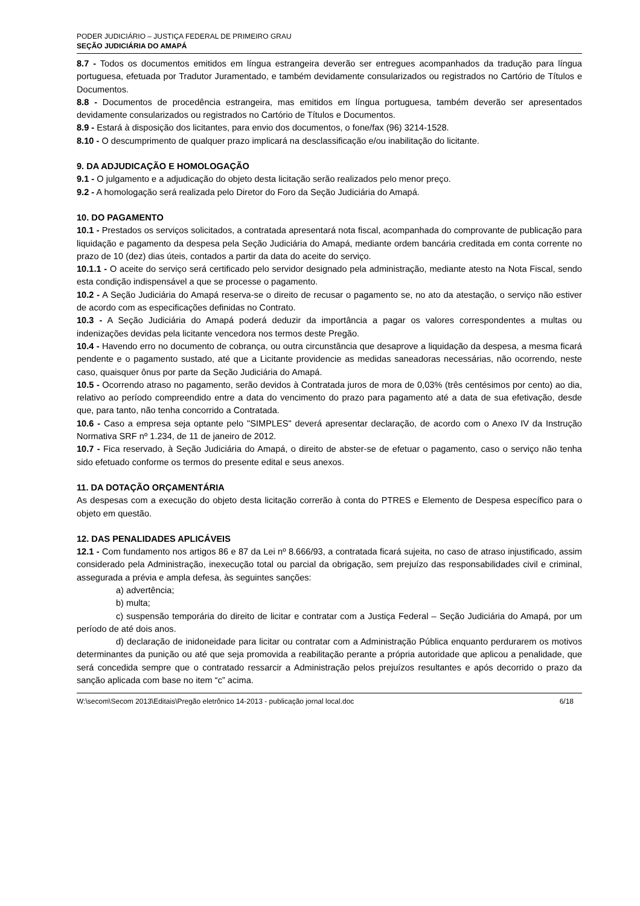PODER JUDICIÁRIO – JUSTIÇA FEDERAL DE PRIMEIRO GRAU
SEÇÃO JUDICIÁRIA DO AMAPÁ
8.7 - Todos os documentos emitidos em língua estrangeira deverão ser entregues acompanhados da tradução para língua portuguesa, efetuada por Tradutor Juramentado, e também devidamente consularizados ou registrados no Cartório de Títulos e Documentos.
8.8 - Documentos de procedência estrangeira, mas emitidos em língua portuguesa, também deverão ser apresentados devidamente consularizados ou registrados no Cartório de Títulos e Documentos.
8.9 - Estará à disposição dos licitantes, para envio dos documentos, o fone/fax (96) 3214-1528.
8.10 - O descumprimento de qualquer prazo implicará na desclassificação e/ou inabilitação do licitante.
9. DA ADJUDICAÇÃO E HOMOLOGAÇÃO
9.1 - O julgamento e a adjudicação do objeto desta licitação serão realizados pelo menor preço.
9.2 - A homologação será realizada pelo Diretor do Foro da Seção Judiciária do Amapá.
10. DO PAGAMENTO
10.1 - Prestados os serviços solicitados, a contratada apresentará nota fiscal, acompanhada do comprovante de publicação para liquidação e pagamento da despesa pela Seção Judiciária do Amapá, mediante ordem bancária creditada em conta corrente no prazo de 10 (dez) dias úteis, contados a partir da data do aceite do serviço.
10.1.1 - O aceite do serviço será certificado pelo servidor designado pela administração, mediante atesto na Nota Fiscal, sendo esta condição indispensável a que se processe o pagamento.
10.2 - A Seção Judiciária do Amapá reserva-se o direito de recusar o pagamento se, no ato da atestação, o serviço não estiver de acordo com as especificações definidas no Contrato.
10.3 - A Seção Judiciária do Amapá poderá deduzir da importância a pagar os valores correspondentes a multas ou indenizações devidas pela licitante vencedora nos termos deste Pregão.
10.4 - Havendo erro no documento de cobrança, ou outra circunstância que desaprove a liquidação da despesa, a mesma ficará pendente e o pagamento sustado, até que a Licitante providencie as medidas saneadoras necessárias, não ocorrendo, neste caso, quaisquer ônus por parte da Seção Judiciária do Amapá.
10.5 - Ocorrendo atraso no pagamento, serão devidos à Contratada juros de mora de 0,03% (três centésimos por cento) ao dia, relativo ao período compreendido entre a data do vencimento do prazo para pagamento até a data de sua efetivação, desde que, para tanto, não tenha concorrido a Contratada.
10.6 - Caso a empresa seja optante pelo "SIMPLES" deverá apresentar declaração, de acordo com o Anexo IV da Instrução Normativa SRF nº 1.234, de 11 de janeiro de 2012.
10.7 - Fica reservado, à Seção Judiciária do Amapá, o direito de abster-se de efetuar o pagamento, caso o serviço não tenha sido efetuado conforme os termos do presente edital e seus anexos.
11. DA DOTAÇÃO ORÇAMENTÁRIA
As despesas com a execução do objeto desta licitação correrão à conta do PTRES e Elemento de Despesa específico para o objeto em questão.
12. DAS PENALIDADES APLICÁVEIS
12.1 - Com fundamento nos artigos 86 e 87 da Lei nº 8.666/93, a contratada ficará sujeita, no caso de atraso injustificado, assim considerado pela Administração, inexecução total ou parcial da obrigação, sem prejuízo das responsabilidades civil e criminal, assegurada a prévia e ampla defesa, às seguintes sanções:
a) advertência;
b) multa;
c) suspensão temporária do direito de licitar e contratar com a Justiça Federal – Seção Judiciária do Amapá, por um período de até dois anos.
d) declaração de inidoneidade para licitar ou contratar com a Administração Pública enquanto perdurarem os motivos determinantes da punição ou até que seja promovida a reabilitação perante a própria autoridade que aplicou a penalidade, que será concedida sempre que o contratado ressarcir a Administração pelos prejuízos resultantes e após decorrido o prazo da sanção aplicada com base no item “c” acima.
W:\secom\Secom 2013\Editais\Pregão eletrônico 14-2013 - publicação jornal local.doc 6/18